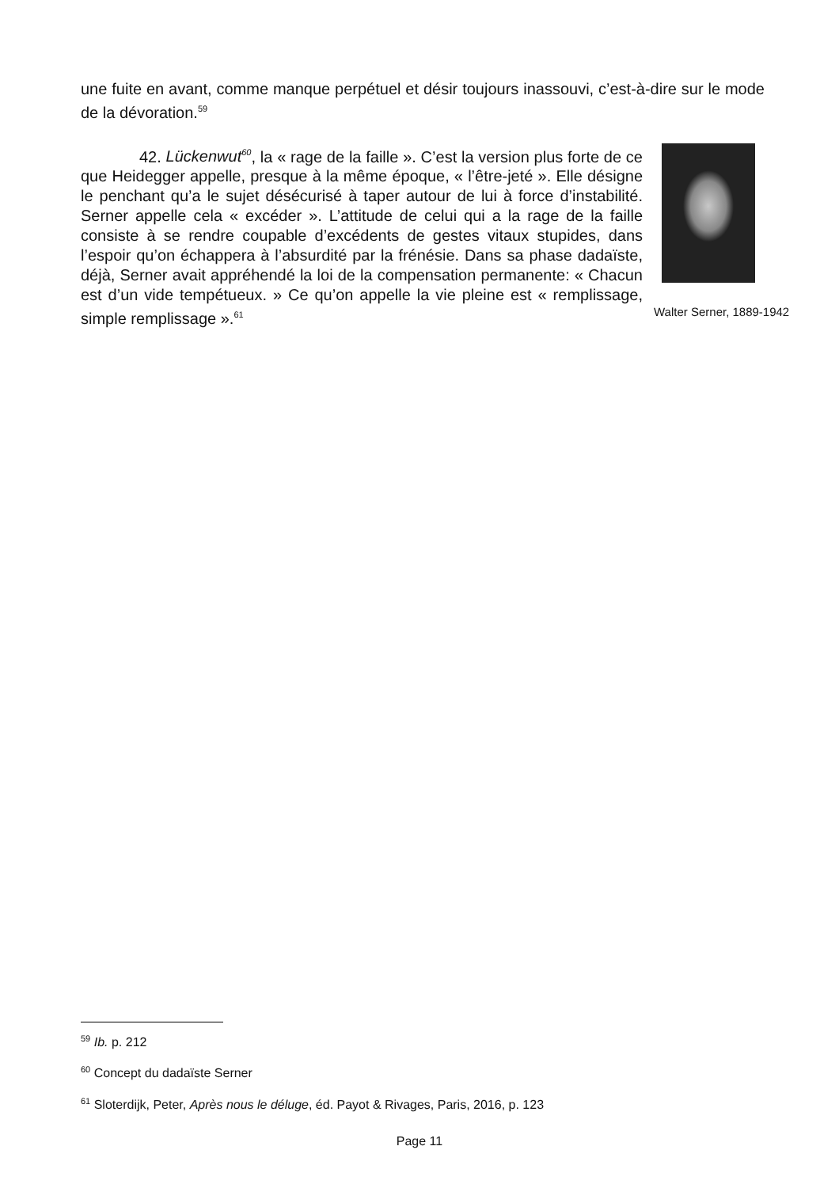une fuite en avant, comme manque perpétuel et désir toujours inassouvi, c’est-à-dire sur le mode de la dévoration.<sup>59</sup>
42. Lückenwut<sup>60</sup>, la « rage de la faille ». C’est la version plus forte de ce que Heidegger appelle, presque à la même époque, « l’être-jeté ». Elle désigne le penchant qu’a le sujet désécurisé à taper autour de lui à force d’instabilité. Serner appelle cela « excéder ». L’attitude de celui qui a la rage de la faille consiste à se rendre coupable d’excédents de gestes vitaux stupides, dans l’espoir qu’on échappera à l’absurdité par la frénésie. Dans sa phase dadaïste, déjà, Serner avait appréhendé la loi de la compensation permanente: « Chacun est d’un vide tempétueux. » Ce qu’on appelle la vie pleine est « remplissage, simple remplissage ».<sup>61</sup>
Walter Serner, 1889-1942
<sup>59</sup> Ib. p. 212
<sup>60</sup> Concept du dadaïste Serner
<sup>61</sup> Sloterdijk, Peter, Après nous le déluge, éd. Payot & Rivages, Paris, 2016, p. 123
Page 11